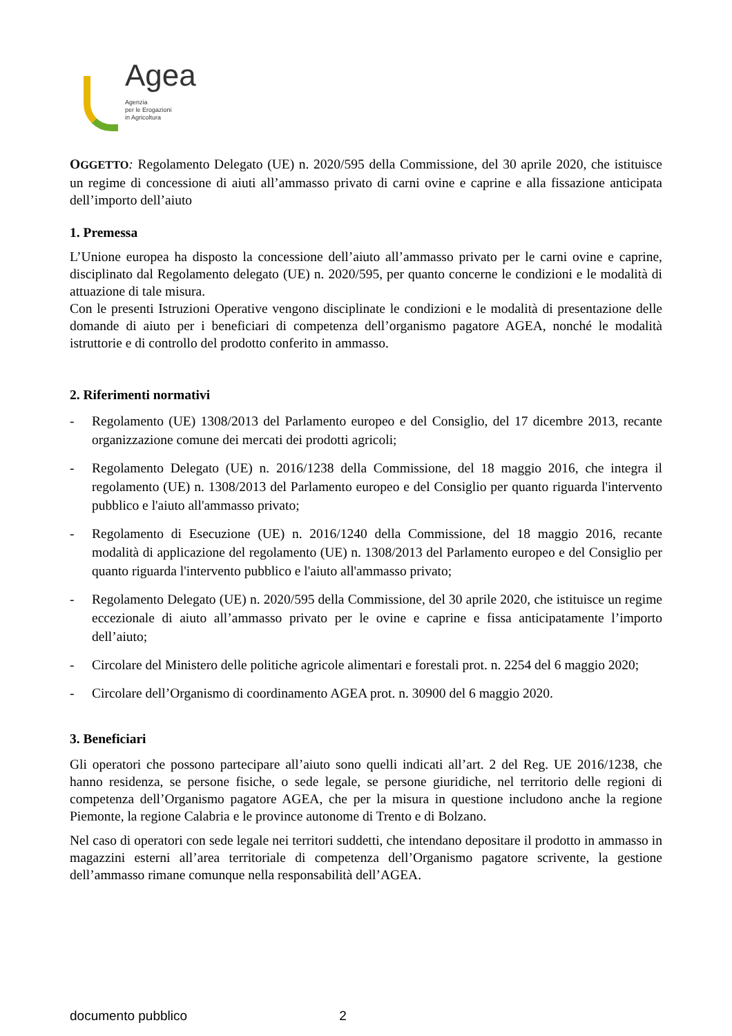Agea
Agenzia
per le Erogazioni
in Agricoltura
OGGETTO: Regolamento Delegato (UE) n. 2020/595 della Commissione, del 30 aprile 2020, che istituisce un regime di concessione di aiuti all’ammasso privato di carni ovine e caprine e alla fissazione anticipata dell’importo dell’aiuto
1. Premessa
L’Unione europea ha disposto la concessione dell’aiuto all’ammasso privato per le carni ovine e caprine, disciplinato dal Regolamento delegato (UE) n. 2020/595, per quanto concerne le condizioni e le modalità di attuazione di tale misura.
Con le presenti Istruzioni Operative vengono disciplinate le condizioni e le modalità di presentazione delle domande di aiuto per i beneficiari di competenza dell’organismo pagatore AGEA, nonché le modalità istruttorie e di controllo del prodotto conferito in ammasso.
2. Riferimenti normativi
- Regolamento (UE) 1308/2013 del Parlamento europeo e del Consiglio, del 17 dicembre 2013, recante organizzazione comune dei mercati dei prodotti agricoli;
- Regolamento Delegato (UE) n. 2016/1238 della Commissione, del 18 maggio 2016, che integra il regolamento (UE) n. 1308/2013 del Parlamento europeo e del Consiglio per quanto riguarda l'intervento pubblico e l'aiuto all'ammasso privato;
- Regolamento di Esecuzione (UE) n. 2016/1240 della Commissione, del 18 maggio 2016, recante modalità di applicazione del regolamento (UE) n. 1308/2013 del Parlamento europeo e del Consiglio per quanto riguarda l'intervento pubblico e l'aiuto all'ammasso privato;
- Regolamento Delegato (UE) n. 2020/595 della Commissione, del 30 aprile 2020, che istituisce un regime eccezionale di aiuto all’ammasso privato per le ovine e caprine e fissa anticipatamente l’importo dell’aiuto;
- Circolare del Ministero delle politiche agricole alimentari e forestali prot. n. 2254 del 6 maggio 2020;
- Circolare dell’Organismo di coordinamento AGEA prot. n. 30900 del 6 maggio 2020.
3. Beneficiari
Gli operatori che possono partecipare all’aiuto sono quelli indicati all’art. 2 del Reg. UE 2016/1238, che hanno residenza, se persone fisiche, o sede legale, se persone giuridiche, nel territorio delle regioni di competenza dell’Organismo pagatore AGEA, che per la misura in questione includono anche la regione Piemonte, la regione Calabria e le province autonome di Trento e di Bolzano.
Nel caso di operatori con sede legale nei territori suddetti, che intendano depositare il prodotto in ammasso in magazzini esterni all’area territoriale di competenza dell’Organismo pagatore scrivente, la gestione dell’ammasso rimane comunque nella responsabilità dell’AGEA.
documento pubblico 2